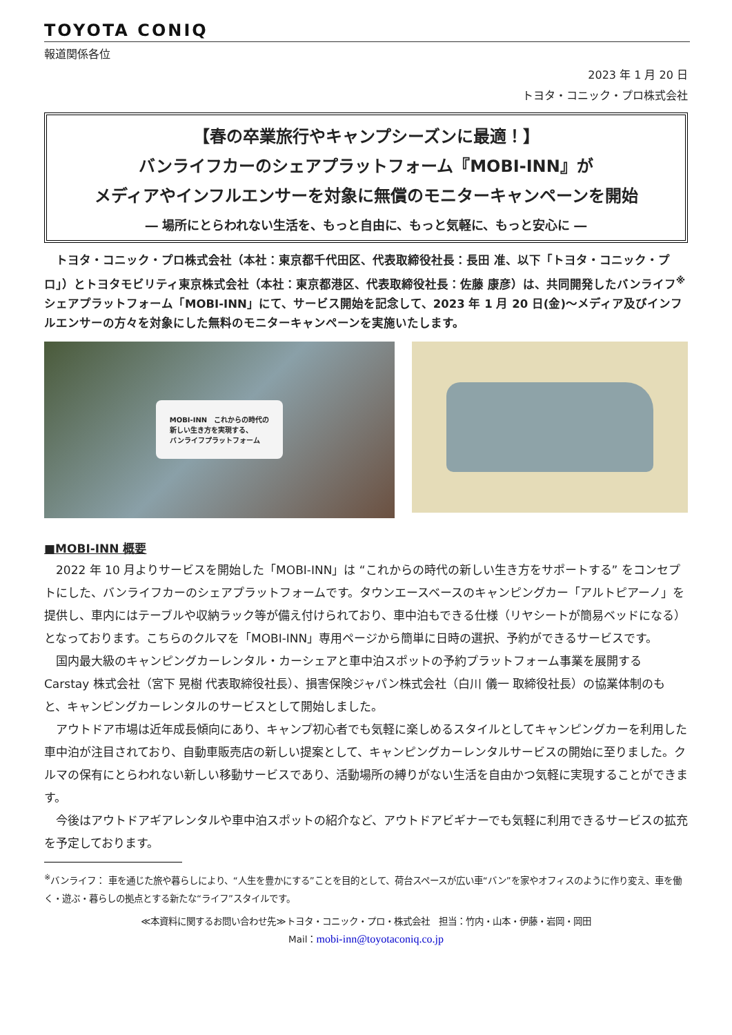TOYOTA CONIQ
報道関係各位
2023 年 1 月 20 日
トヨタ・コニック・プロ株式会社
【春の卒業旅行やキャンプシーズンに最適！】
バンライフカーのシェアプラットフォーム『MOBI-INN』が
メディアやインフルエンサーを対象に無償のモニターキャンペーンを開始
― 場所にとらわれない生活を、もっと自由に、もっと気軽に、もっと安心に ―
　トヨタ・コニック・プロ株式会社（本社：東京都千代田区、代表取締役社長：長田 准、以下「トヨタ・コニック・プロ」）とトヨタモビリティ東京株式会社（本社：東京都港区、代表取締役社長：佐藤 康彦）は、共同開発したバンライフ<sup>※</sup>シェアプラットフォーム「MOBI-INN」にて、サービス開始を記念して、2023 年 1 月 20 日(金)～メディア及びインフルエンサーの方々を対象にした無料のモニターキャンペーンを実施いたします。
MOBI-INN　これからの時代の
新しい生き方を実現する、
バンライフプラットフォーム
■MOBI-INN 概要
2022 年 10 月よりサービスを開始した「MOBI-INN」は “これからの時代の新しい生き方をサポートする” をコンセプトにした、バンライフカーのシェアプラットフォームです。タウンエースベースのキャンピングカー「アルトピアーノ」を提供し、車内にはテーブルや収納ラック等が備え付けられており、車中泊もできる仕様（リヤシートが簡易ベッドになる）となっております。こちらのクルマを「MOBI-INN」専用ページから簡単に日時の選択、予約ができるサービスです。
国内最大級のキャンピングカーレンタル・カーシェアと車中泊スポットの予約プラットフォーム事業を展開する Carstay 株式会社（宮下 晃樹 代表取締役社長）、損害保険ジャパン株式会社（白川 儀一 取締役社長）の協業体制のもと、キャンピングカーレンタルのサービスとして開始しました。
アウトドア市場は近年成長傾向にあり、キャンプ初心者でも気軽に楽しめるスタイルとしてキャンピングカーを利用した車中泊が注目されており、自動車販売店の新しい提案として、キャンピングカーレンタルサービスの開始に至りました。クルマの保有にとらわれない新しい移動サービスであり、活動場所の縛りがない生活を自由かつ気軽に実現することができます。
今後はアウトドアギアレンタルや車中泊スポットの紹介など、アウトドアビギナーでも気軽に利用できるサービスの拡充を予定しております。
<sup>※</sup>バンライフ： 車を通じた旅や暮らしにより、“人生を豊かにする”ことを目的として、荷台スペースが広い車“バン”を家やオフィスのように作り変え、車を働く・遊ぶ・暮らしの拠点とする新たな“ライフ”スタイルです。
≪本資料に関するお問い合わせ先≫トヨタ・コニック・プロ・株式会社　担当：竹内・山本・伊藤・岩岡・岡田
Mail：mobi-inn@toyotaconiq.co.jp